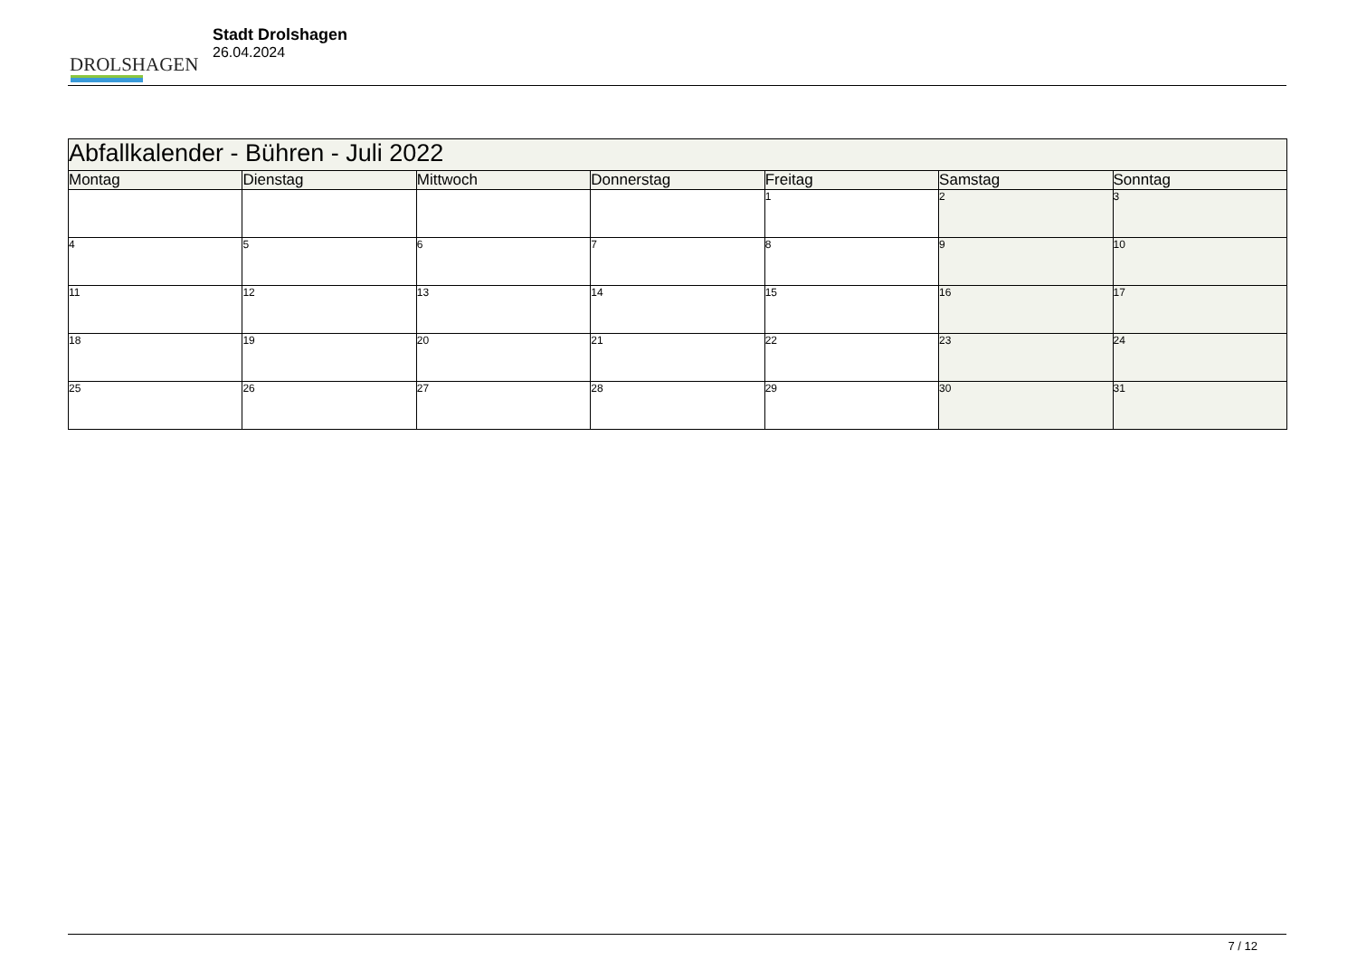DROLSHAGEN
Stadt Drolshagen
26.04.2024
| Abfallkalender - Bühren - Juli 2022 | | | | | | |
| --- | --- | --- | --- | --- | --- | --- |
| Montag | Dienstag | Mittwoch | Donnerstag | Freitag | Samstag | Sonntag |
| | | | | 1 | 2 | 3 |
| 4 | 5 | 6 | 7 | 8 | 9 | 10 |
| 11 | 12 | 13 | 14 | 15 | 16 | 17 |
| 18 | 19 | 20 | 21 | 22 | 23 | 24 |
| 25 | 26 | 27 | 28 | 29 | 30 | 31 |
7 / 12